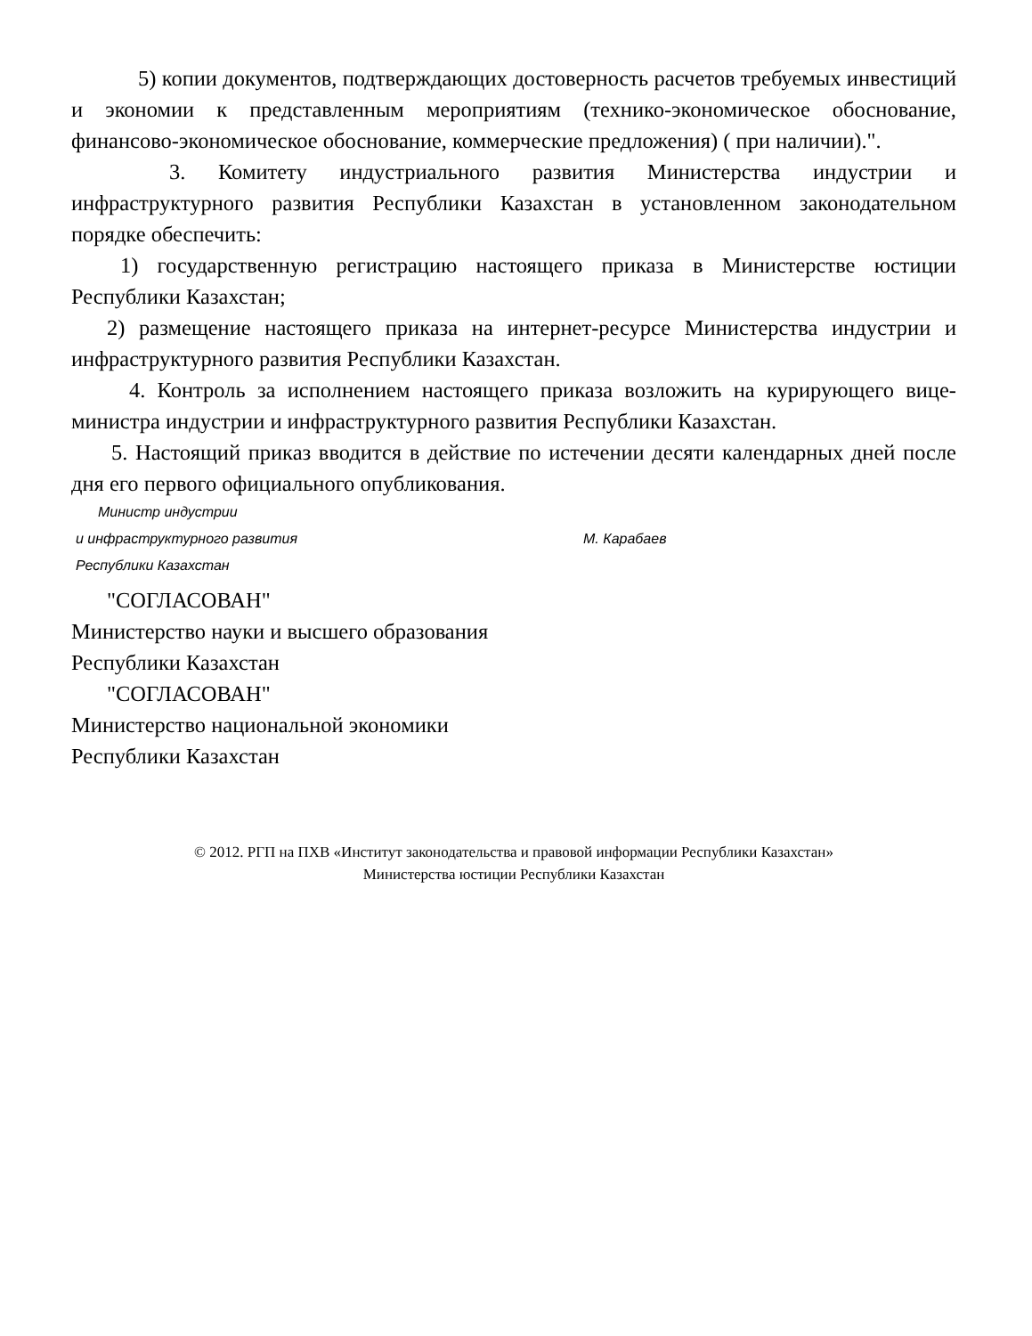5) копии документов, подтверждающих достоверность расчетов требуемых инвестиций и экономии к представленным мероприятиям (технико-экономическое обоснование, финансово-экономическое обоснование, коммерческие предложения) ( при наличии).".
3. Комитету индустриального развития Министерства индустрии и инфраструктурного развития Республики Казахстан в установленном законодательном порядке обеспечить:
1) государственную регистрацию настоящего приказа в Министерстве юстиции Республики Казахстан;
2) размещение настоящего приказа на интернет-ресурсе Министерства индустрии и инфраструктурного развития Республики Казахстан.
4. Контроль за исполнением настоящего приказа возложить на курирующего вице-министра индустрии и инфраструктурного развития Республики Казахстан.
5. Настоящий приказ вводится в действие по истечении десяти календарных дней после дня его первого официального опубликования.
Министр индустрии
и инфраструктурного развития М. Карабаев
Республики Казахстан
"СОГЛАСОВАН"
Министерство науки и высшего образования
Республики Казахстан
"СОГЛАСОВАН"
Министерство национальной экономики
Республики Казахстан
© 2012. РГП на ПХВ «Институт законодательства и правовой информации Республики Казахстан»
Министерства юстиции Республики Казахстан